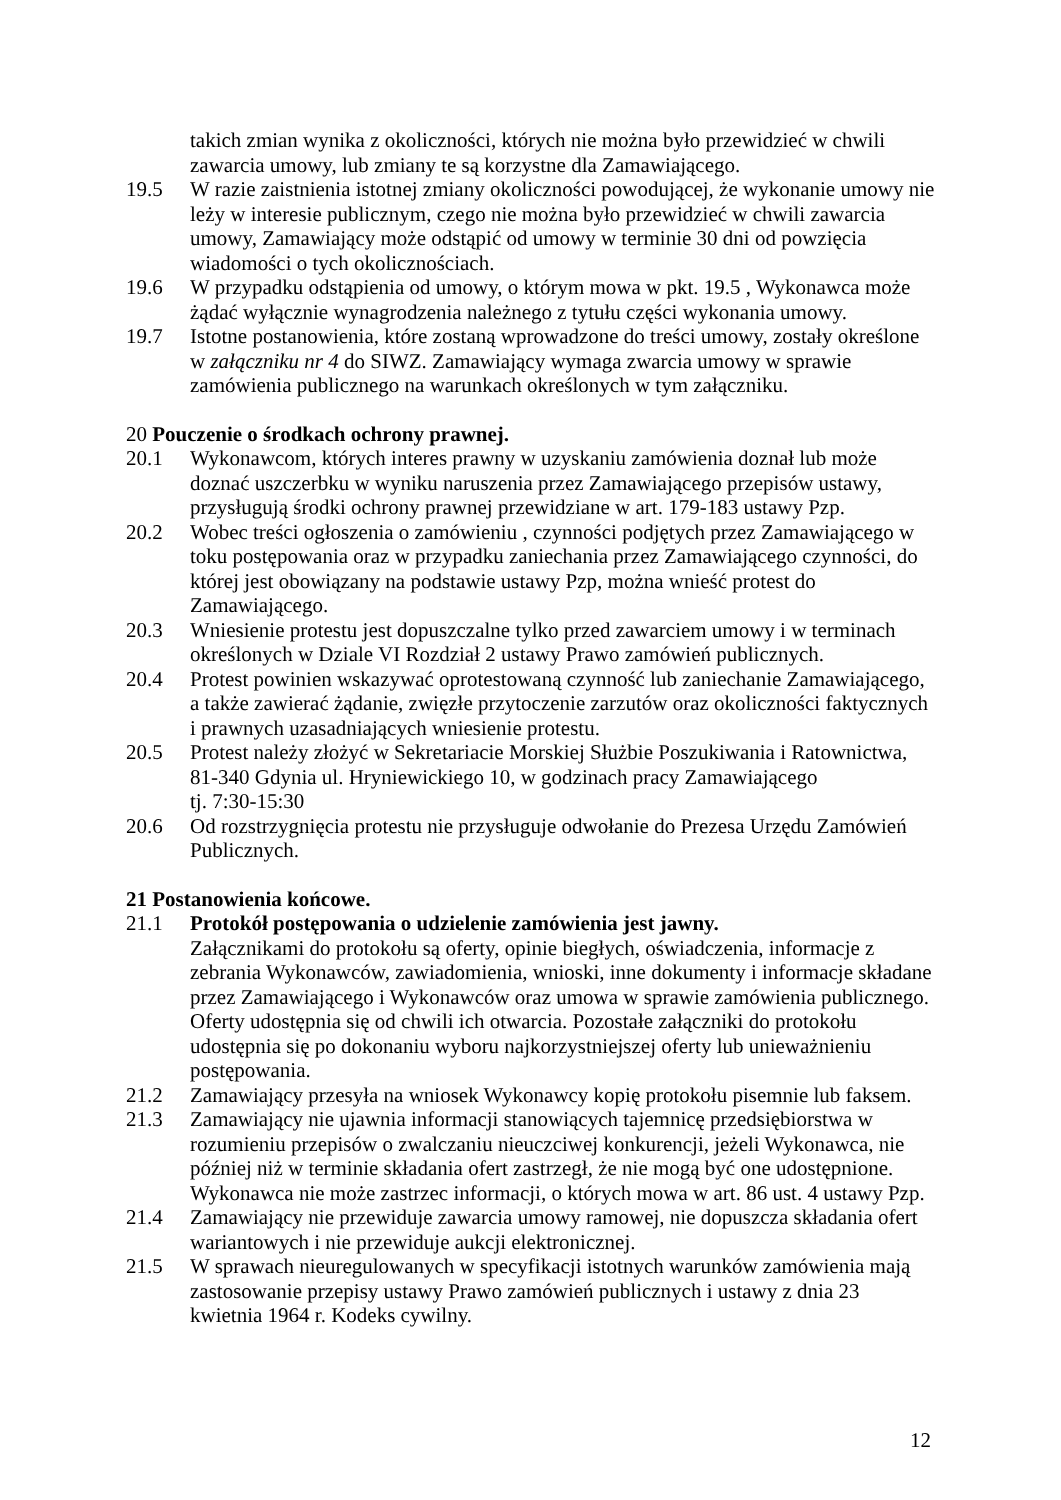takich zmian wynika z okoliczności, których nie można było przewidzieć w chwili zawarcia umowy, lub zmiany te są korzystne dla Zamawiającego.
19.5 W razie zaistnienia istotnej zmiany okoliczności powodującej, że wykonanie umowy nie leży w interesie publicznym, czego nie można było przewidzieć w chwili zawarcia umowy, Zamawiający może odstąpić od umowy w terminie 30 dni od powzięcia wiadomości o tych okolicznościach.
19.6 W przypadku odstąpienia od umowy, o którym mowa w pkt. 19.5 , Wykonawca może żądać wyłącznie wynagrodzenia należnego z tytułu części wykonania umowy.
19.7 Istotne postanowienia, które zostaną wprowadzone do treści umowy, zostały określone w załączniku nr 4 do SIWZ. Zamawiający wymaga zwarcia umowy w sprawie zamówienia publicznego na warunkach określonych w tym załączniku.
20 Pouczenie o środkach ochrony prawnej.
20.1 Wykonawcom, których interes prawny w uzyskaniu zamówienia doznał lub może doznać uszczerbku w wyniku naruszenia przez Zamawiającego przepisów ustawy, przysługują środki ochrony prawnej przewidziane w art. 179-183 ustawy Pzp.
20.2 Wobec treści ogłoszenia o zamówieniu , czynności podjętych przez Zamawiającego w toku postępowania oraz w przypadku zaniechania przez Zamawiającego czynności, do której jest obowiązany na podstawie ustawy Pzp, można wnieść protest do Zamawiającego.
20.3 Wniesienie protestu jest dopuszczalne tylko przed zawarciem umowy i w terminach określonych w Dziale VI Rozdział 2 ustawy Prawo zamówień publicznych.
20.4 Protest powinien wskazywać oprotestowaną czynność lub zaniechanie Zamawiającego, a także zawierać żądanie, zwięzłe przytoczenie zarzutów oraz okoliczności faktycznych i prawnych uzasadniających wniesienie protestu.
20.5 Protest należy złożyć w Sekretariacie Morskiej Służbie Poszukiwania i Ratownictwa, 81-340 Gdynia ul. Hryniewickiego 10, w godzinach pracy Zamawiającego
tj. 7:30-15:30
20.6 Od rozstrzygnięcia protestu nie przysługuje odwołanie do Prezesa Urzędu Zamówień Publicznych.
21 Postanowienia końcowe.
21.1 Protokół postępowania o udzielenie zamówienia jest jawny.
Załącznikami do protokołu są oferty, opinie biegłych, oświadczenia, informacje z zebrania Wykonawców, zawiadomienia, wnioski, inne dokumenty i informacje składane przez Zamawiającego i Wykonawców oraz umowa w sprawie zamówienia publicznego. Oferty udostępnia się od chwili ich otwarcia. Pozostałe załączniki do protokołu udostępnia się po dokonaniu wyboru najkorzystniejszej oferty lub unieważnieniu postępowania.
21.2 Zamawiający przesyła na wniosek Wykonawcy kopię protokołu pisemnie lub faksem.
21.3 Zamawiający nie ujawnia informacji stanowiących tajemnicę przedsiębiorstwa w rozumieniu przepisów o zwalczaniu nieuczciwej konkurencji, jeżeli Wykonawca, nie później niż w terminie składania ofert zastrzegł, że nie mogą być one udostępnione. Wykonawca nie może zastrzec informacji, o których mowa w art. 86 ust. 4 ustawy Pzp.
21.4 Zamawiający nie przewiduje zawarcia umowy ramowej, nie dopuszcza składania ofert wariantowych i nie przewiduje aukcji elektronicznej.
21.5 W sprawach nieuregulowanych w specyfikacji istotnych warunków zamówienia mają zastosowanie przepisy ustawy Prawo zamówień publicznych i ustawy z dnia 23 kwietnia 1964 r. Kodeks cywilny.
12